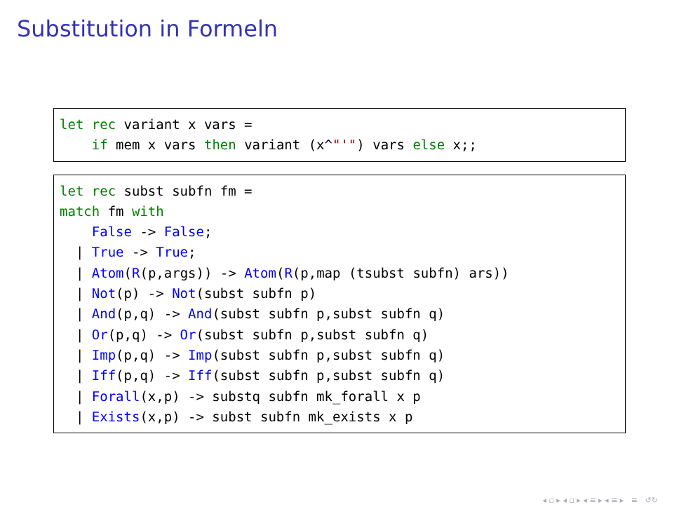Substitution in Formeln
let rec variant x vars = if mem x vars then variant (x^"'") vars else x;;
let rec subst subfn fm = match fm with False -> False; | True -> True; | Atom(R(p,args)) -> Atom(R(p,map (tsubst subfn) ars)) | Not(p) -> Not(subst subfn p) | And(p,q) -> And(subst subfn p,subst subfn q) | Or(p,q) -> Or(subst subfn p,subst subfn q) | Imp(p,q) -> Imp(subst subfn p,subst subfn q) | Iff(p,q) -> Iff(subst subfn p,subst subfn q) | Forall(x,p) -> substq subfn mk_forall x p | Exists(x,p) -> subst subfn mk_exists x p
◂ ▫ ▸ ◂ ▫ ▸ ◂ ≡ ▸ ◂ ≡ ▸ ≡ ↺↻